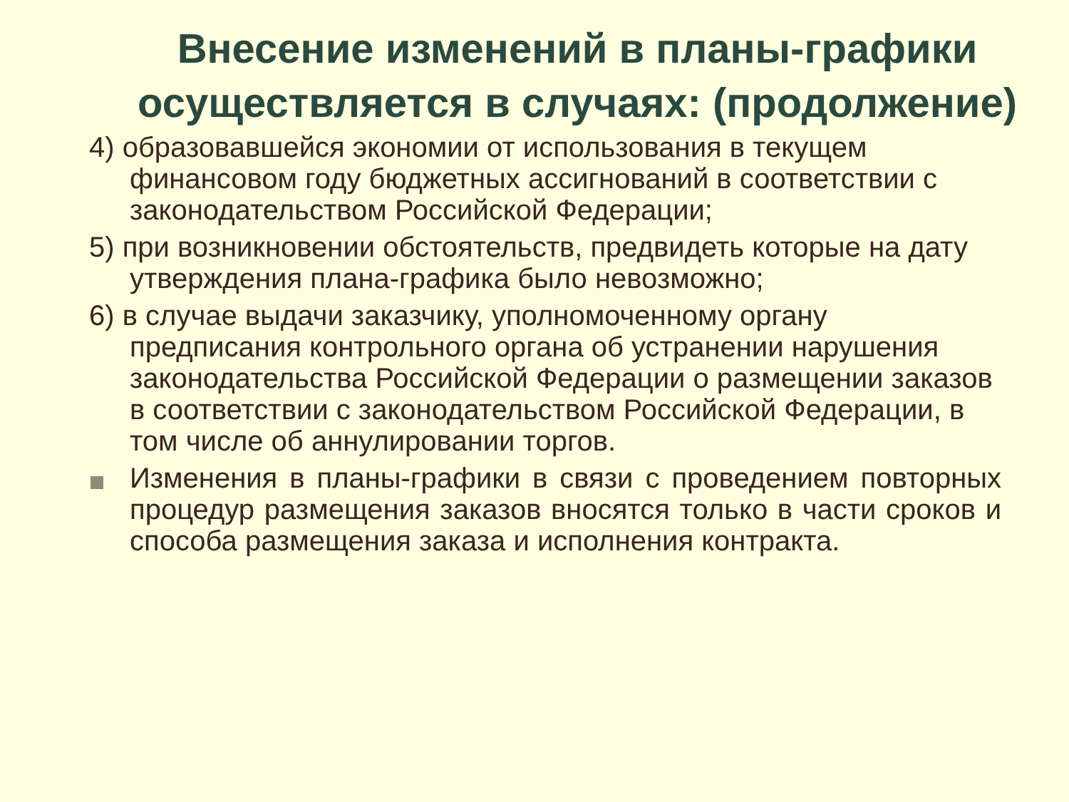Внесение изменений в планы-графики осуществляется в случаях: (продолжение)
4) образовавшейся экономии от использования в текущем финансовом году бюджетных ассигнований в соответствии с законодательством Российской Федерации;
5) при возникновении обстоятельств, предвидеть которые на дату утверждения плана-графика было невозможно;
6) в случае выдачи заказчику, уполномоченному органу предписания контрольного органа об устранении нарушения законодательства Российской Федерации о размещении заказов в соответствии с законодательством Российской Федерации, в том числе об аннулировании торгов.
Изменения в планы-графики в связи с проведением повторных процедур размещения заказов вносятся только в части сроков и способа размещения заказа и исполнения контракта.